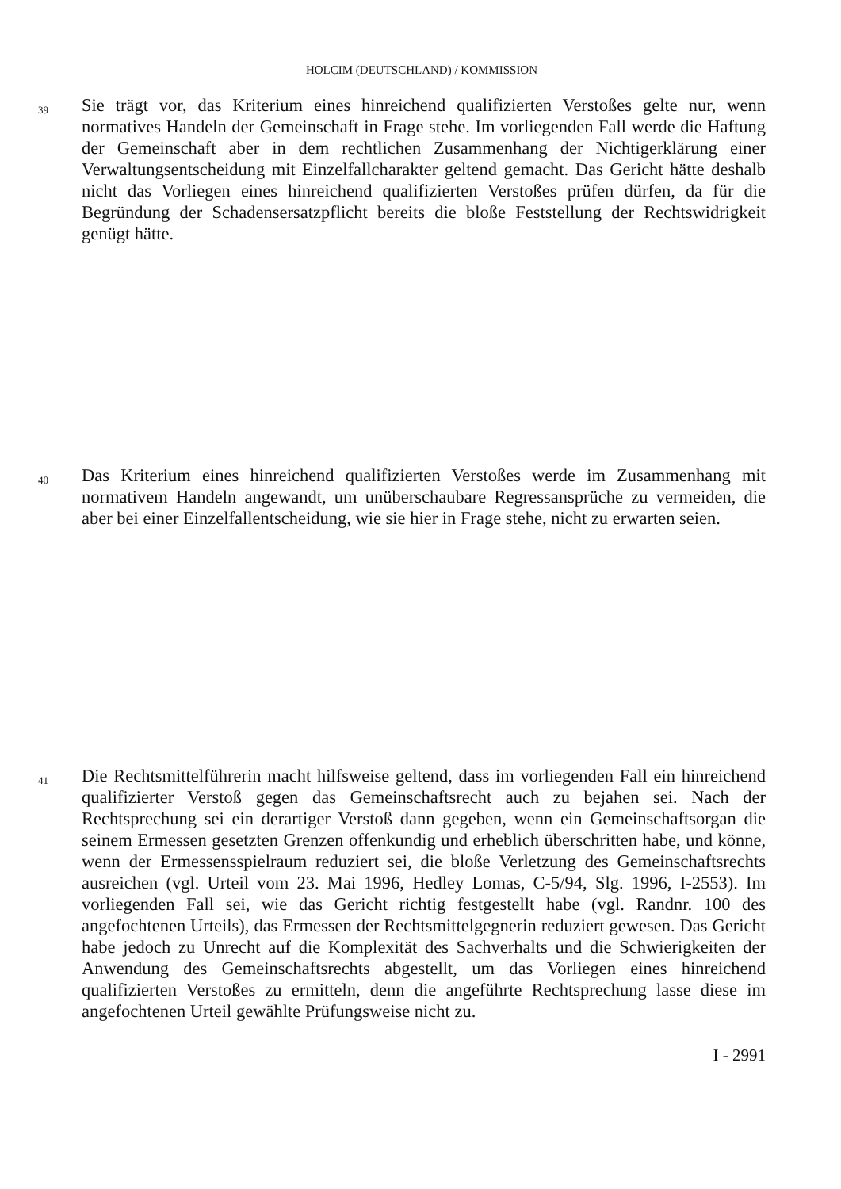HOLCIM (DEUTSCHLAND) / KOMMISSION
39
Sie trägt vor, das Kriterium eines hinreichend qualifizierten Verstoßes gelte nur, wenn normatives Handeln der Gemeinschaft in Frage stehe. Im vorliegenden Fall werde die Haftung der Gemeinschaft aber in dem rechtlichen Zusammenhang der Nichtigerklärung einer Verwaltungsentscheidung mit Einzelfallcharakter geltend gemacht. Das Gericht hätte deshalb nicht das Vorliegen eines hinreichend qualifizierten Verstoßes prüfen dürfen, da für die Begründung der Schadensersatzpflicht bereits die bloße Feststellung der Rechtswidrigkeit genügt hätte.
40
Das Kriterium eines hinreichend qualifizierten Verstoßes werde im Zusammenhang mit normativem Handeln angewandt, um unüberschaubare Regressansprüche zu vermeiden, die aber bei einer Einzelfallentscheidung, wie sie hier in Frage stehe, nicht zu erwarten seien.
41
Die Rechtsmittelführerin macht hilfsweise geltend, dass im vorliegenden Fall ein hinreichend qualifizierter Verstoß gegen das Gemeinschaftsrecht auch zu bejahen sei. Nach der Rechtsprechung sei ein derartiger Verstoß dann gegeben, wenn ein Gemeinschaftsorgan die seinem Ermessen gesetzten Grenzen offenkundig und erheblich überschritten habe, und könne, wenn der Ermessensspielraum reduziert sei, die bloße Verletzung des Gemeinschaftsrechts ausreichen (vgl. Urteil vom 23. Mai 1996, Hedley Lomas, C-5/94, Slg. 1996, I-2553). Im vorliegenden Fall sei, wie das Gericht richtig festgestellt habe (vgl. Randnr. 100 des angefochtenen Urteils), das Ermessen der Rechtsmittelgegnerin reduziert gewesen. Das Gericht habe jedoch zu Unrecht auf die Komplexität des Sachverhalts und die Schwierigkeiten der Anwendung des Gemeinschaftsrechts abgestellt, um das Vorliegen eines hinreichend qualifizierten Verstoßes zu ermitteln, denn die angeführte Rechtsprechung lasse diese im angefochtenen Urteil gewählte Prüfungsweise nicht zu.
I - 2991